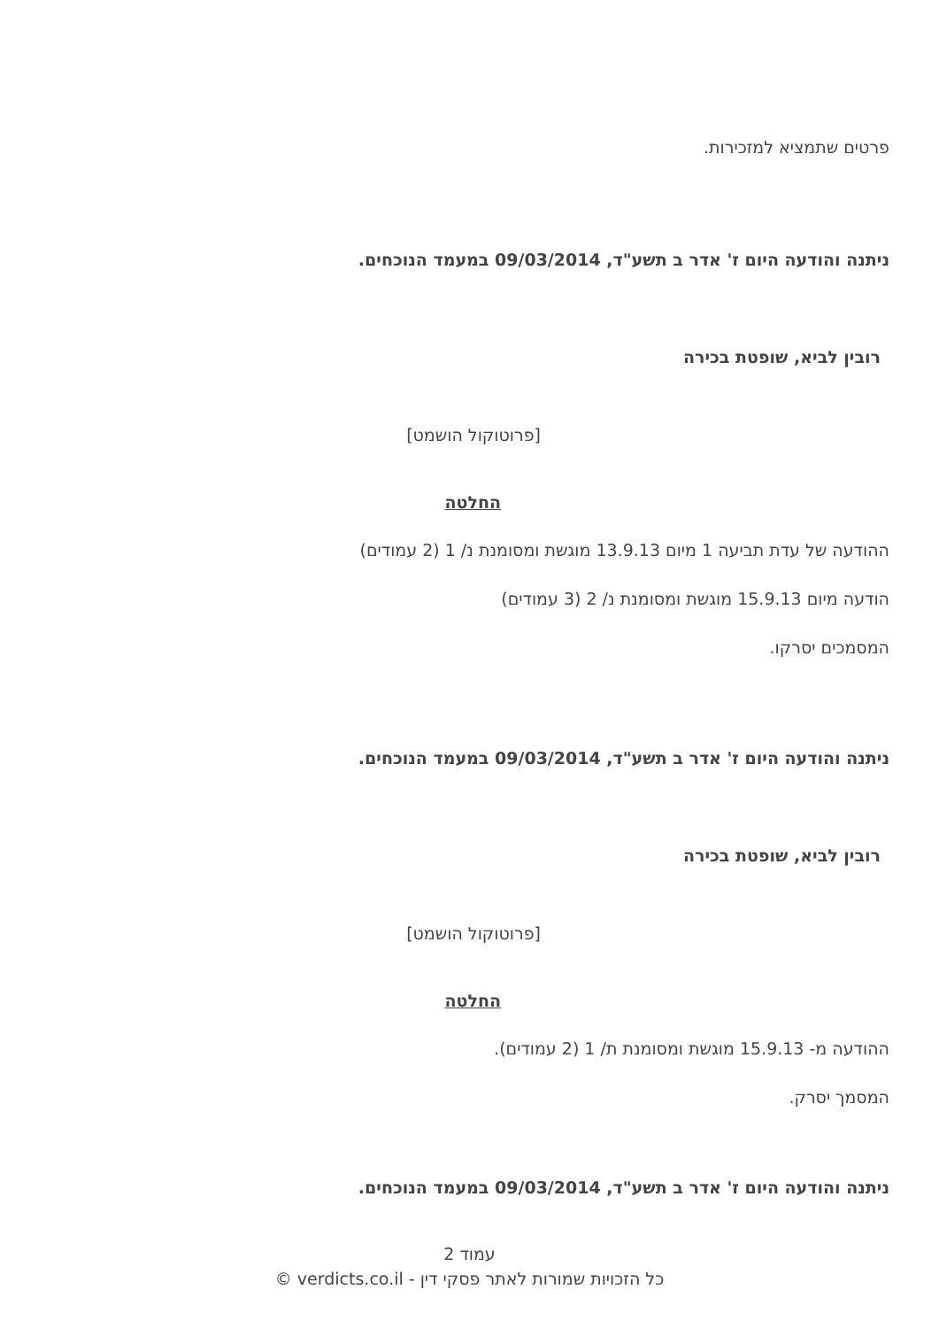פרטים שתמציא למזכירות.
ניתנה והודעה היום ז' אדר ב תשע"ד, 09/03/2014 במעמד הנוכחים.
רובין לביא, שופטת בכירה
[פרוטוקול הושמט]
החלטה
ההודעה של עדת תביעה 1 מיום 13.9.13 מוגשת ומסומנת נ/ 1 (2 עמודים)
הודעה מיום 15.9.13 מוגשת ומסומנת נ/ 2 (3 עמודים)
המסמכים יסרקו.
ניתנה והודעה היום ז' אדר ב תשע"ד, 09/03/2014 במעמד הנוכחים.
רובין לביא, שופטת בכירה
[פרוטוקול הושמט]
החלטה
ההודעה מ- 15.9.13 מוגשת ומסומנת ת/ 1 (2 עמודים).
המסמך יסרק.
ניתנה והודעה היום ז' אדר ב תשע"ד, 09/03/2014 במעמד הנוכחים.
עמוד 2
כל הזכויות שמורות לאתר פסקי דין - verdicts.co.il ©